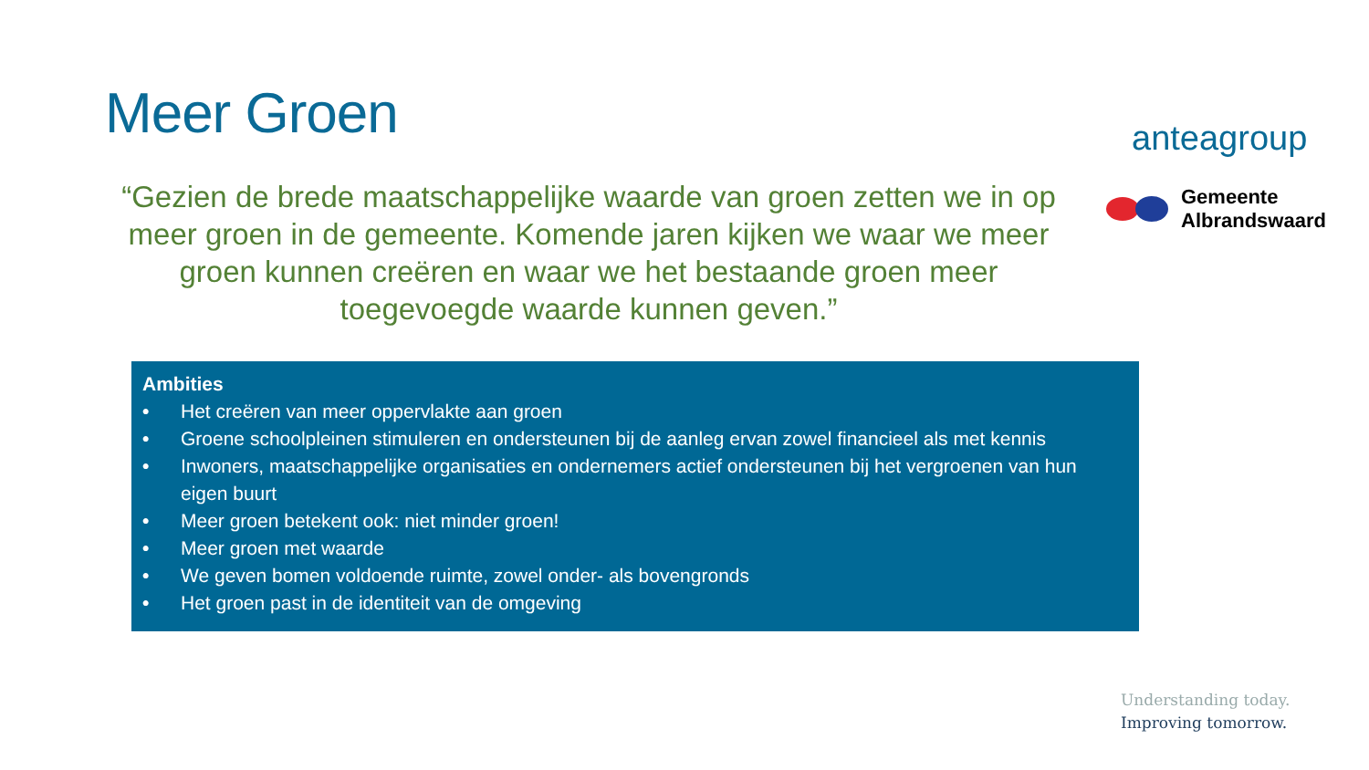Meer Groen
“Gezien de brede maatschappelijke waarde van groen zetten we in op meer groen in de gemeente. Komende jaren kijken we waar we meer groen kunnen creëren en waar we het bestaande groen meer toegevoegde waarde kunnen geven.”
anteagroup
Gemeente
Albrandswaard
Ambities
• Het creëren van meer oppervlakte aan groen
• Groene schoolpleinen stimuleren en ondersteunen bij de aanleg ervan zowel financieel als met kennis
• Inwoners, maatschappelijke organisaties en ondernemers actief ondersteunen bij het vergroenen van hun eigen buurt
• Meer groen betekent ook: niet minder groen!
• Meer groen met waarde
• We geven bomen voldoende ruimte, zowel onder- als bovengronds
• Het groen past in de identiteit van de omgeving
Understanding today.
Improving tomorrow.